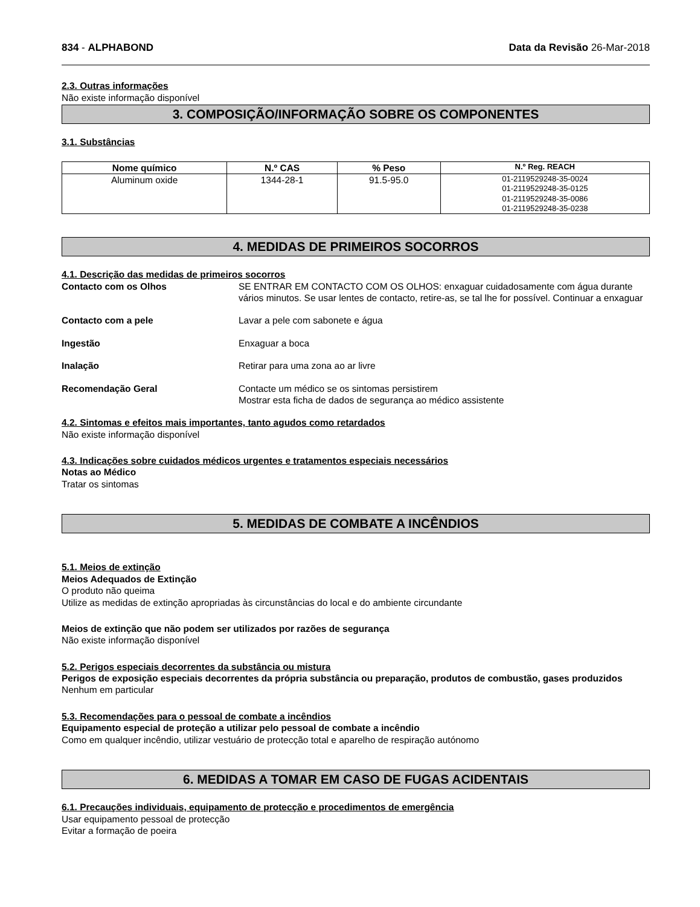834 - ALPHABOND Data da Revisão 26-Mar-2018
2.3. Outras informações
Não existe informação disponível
3. COMPOSIÇÃO/INFORMAÇÃO SOBRE OS COMPONENTES
3.1. Substâncias
| Nome químico | N.º CAS | % Peso | N.º Reg. REACH |
| --- | --- | --- | --- |
| Aluminum oxide | 1344-28-1 | 91.5-95.0 | 01-2119529248-35-0024 01-2119529248-35-0125 01-2119529248-35-0086 01-2119529248-35-0238 |
4. MEDIDAS DE PRIMEIROS SOCORROS
4.1. Descrição das medidas de primeiros socorros
Contacto com os Olhos SE ENTRAR EM CONTACTO COM OS OLHOS: enxaguar cuidadosamente com água durante vários minutos. Se usar lentes de contacto, retire-as, se tal lhe for possível. Continuar a enxaguar
Contacto com a pele Lavar a pele com sabonete e água
Ingestão Enxaguar a boca
Inalação Retirar para uma zona ao ar livre
Recomendação Geral Contacte um médico se os sintomas persistirem
Mostrar esta ficha de dados de segurança ao médico assistente
4.2. Sintomas e efeitos mais importantes, tanto agudos como retardados
Não existe informação disponível
4.3. Indicações sobre cuidados médicos urgentes e tratamentos especiais necessários
Notas ao Médico
Tratar os sintomas
5. MEDIDAS DE COMBATE A INCÊNDIOS
5.1. Meios de extinção
Meios Adequados de Extinção
O produto não queima
Utilize as medidas de extinção apropriadas às circunstâncias do local e do ambiente circundante
Meios de extinção que não podem ser utilizados por razões de segurança
Não existe informação disponível
5.2. Perigos especiais decorrentes da substância ou mistura
Perigos de exposição especiais decorrentes da própria substância ou preparação, produtos de combustão, gases produzidos
Nenhum em particular
5.3. Recomendações para o pessoal de combate a incêndios
Equipamento especial de proteção a utilizar pelo pessoal de combate a incêndio
Como em qualquer incêndio, utilizar vestuário de protecção total e aparelho de respiração autónomo
6. MEDIDAS A TOMAR EM CASO DE FUGAS ACIDENTAIS
6.1. Precauções individuais, equipamento de protecção e procedimentos de emergência
Usar equipamento pessoal de protecção
Evitar a formação de poeira